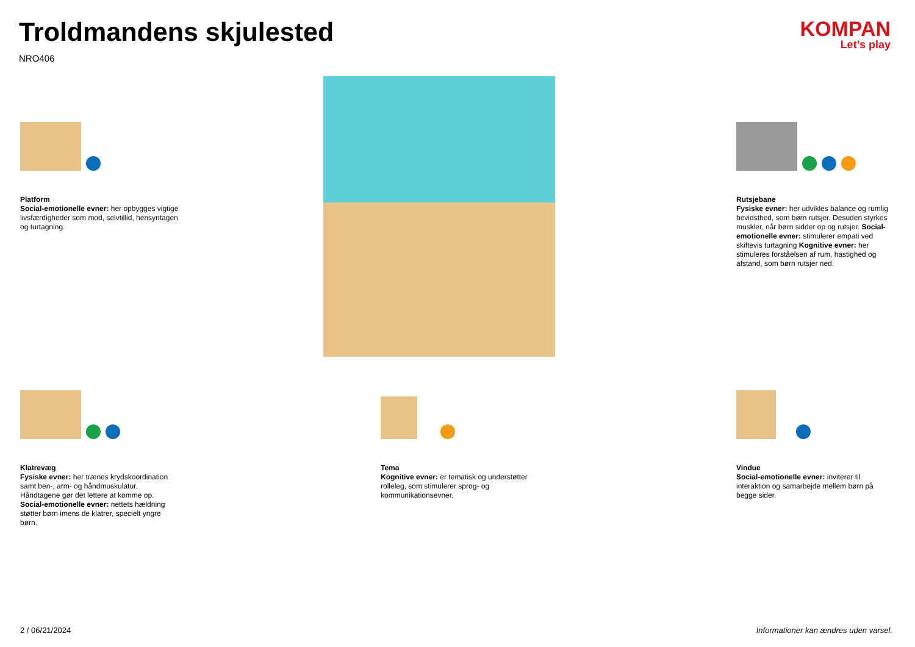Troldmandens skjulested
NRO406
KOMPAN
Let’s play
Platform
Social-emotionelle evner: her opbygges vigtige livsfærdigheder som mod, selvtillid, hensyntagen og turtagning.
Rutsjebane
Fysiske evner: her udvikles balance og rumlig bevidsthed, som børn rutsjer. Desuden styrkes muskler, når børn sidder op og rutsjer. Social-emotionelle evner: stimulerer empati ved skiftevis turtagning Kognitive evner: her stimuleres forståelsen af rum, hastighed og afstand, som børn rutsjer ned.
Klatrevæg
Fysiske evner: her trænes krydskoordination samt ben-, arm- og håndmuskulatur. Håndtagene gør det lettere at komme op. Social-emotionelle evner: nettets hældning støtter børn imens de klatrer, specielt yngre børn.
Tema
Kognitive evner: er tematisk og understøtter rolleleg, som stimulerer sprog- og kommunikationsevner.
Vindue
Social-emotionelle evner: inviterer til interaktion og samarbejde mellem børn på begge sider.
2 / 06/21/2024
Informationer kan ændres uden varsel.